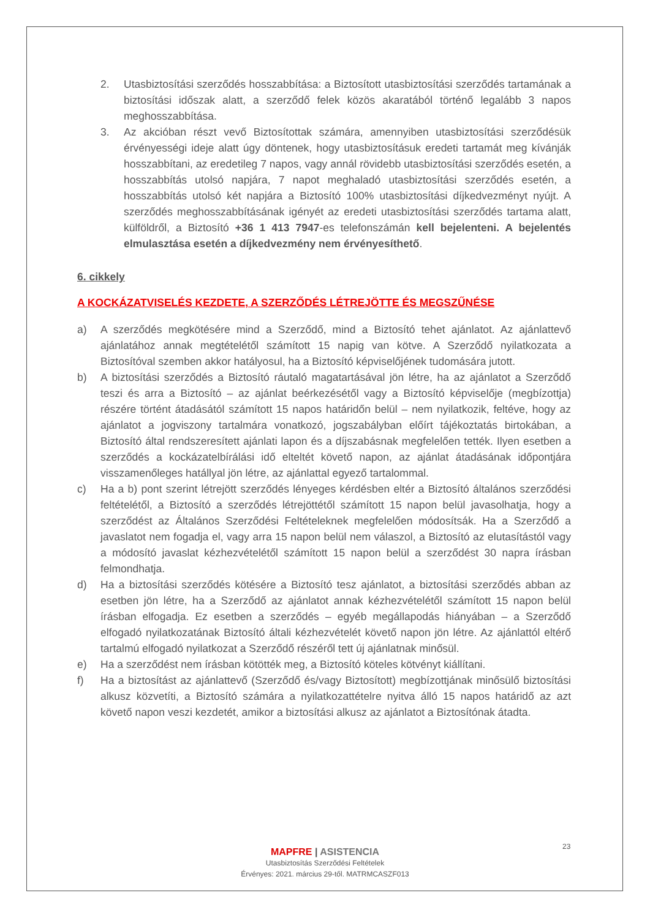2. Utasbiztosítási szerződés hosszabbítása: a Biztosított utasbiztosítási szerződés tartamának a biztosítási időszak alatt, a szerződő felek közös akaratából történő legalább 3 napos meghosszabbítása.
3. Az akcióban részt vevő Biztosítottak számára, amennyiben utasbiztosítási szerződésük érvényességi ideje alatt úgy döntenek, hogy utasbiztosításuk eredeti tartamát meg kívánják hosszabbítani, az eredetileg 7 napos, vagy annál rövidebb utasbiztosítási szerződés esetén, a hosszabbítás utolsó napjára, 7 napot meghaladó utasbiztosítási szerződés esetén, a hosszabbítás utolsó két napjára a Biztosító 100% utasbiztosítási díjkedvezményt nyújt. A szerződés meghosszabbításának igényét az eredeti utasbiztosítási szerződés tartama alatt, külföldről, a Biztosító +36 1 413 7947-es telefonszámán kell bejelenteni. A bejelentés elmulasztása esetén a díjkedvezmény nem érvényesíthető.
6. cikkely
A KOCKÁZATVISELÉS KEZDETE, A SZERZŐDÉS LÉTREJÖTTE ÉS MEGSZŰNÉSE
a) A szerződés megkötésére mind a Szerződő, mind a Biztosító tehet ajánlatot. Az ajánlattevő ajánlatához annak megtételétől számított 15 napig van kötve. A Szerződő nyilatkozata a Biztosítóval szemben akkor hatályosul, ha a Biztosító képviselőjének tudomására jutott.
b) A biztosítási szerződés a Biztosító ráutaló magatartásával jön létre, ha az ajánlatot a Szerződő teszi és arra a Biztosító – az ajánlat beérkezésétől vagy a Biztosító képviselője (megbízottja) részére történt átadásától számított 15 napos határidőn belül – nem nyilatkozik, feltéve, hogy az ajánlatot a jogviszony tartalmára vonatkozó, jogszabályban előírt tájékoztatás birtokában, a Biztosító által rendszeresített ajánlati lapon és a díjszabásnak megfelelően tették. Ilyen esetben a szerződés a kockázatelbírálási idő elteltét követő napon, az ajánlat átadásának időpontjára visszamenőleges hatállyal jön létre, az ajánlattal egyező tartalommal.
c) Ha a b) pont szerint létrejött szerződés lényeges kérdésben eltér a Biztosító általános szerződési feltételétől, a Biztosító a szerződés létrejöttétől számított 15 napon belül javasolhatja, hogy a szerződést az Általános Szerződési Feltételeknek megfelelően módosítsák. Ha a Szerződő a javaslatot nem fogadja el, vagy arra 15 napon belül nem válaszol, a Biztosító az elutasítástól vagy a módosító javaslat kézhezvételétől számított 15 napon belül a szerződést 30 napra írásban felmondhatja.
d) Ha a biztosítási szerződés kötésére a Biztosító tesz ajánlatot, a biztosítási szerződés abban az esetben jön létre, ha a Szerződő az ajánlatot annak kézhezvételétől számított 15 napon belül írásban elfogadja. Ez esetben a szerződés – egyéb megállapodás hiányában – a Szerződő elfogadó nyilatkozatának Biztosító általi kézhezvételét követő napon jön létre. Az ajánlattól eltérő tartalmú elfogadó nyilatkozat a Szerződő részéről tett új ajánlatnak minősül.
e) Ha a szerződést nem írásban kötötték meg, a Biztosító köteles kötvényt kiállítani.
f) Ha a biztosítást az ajánlattevő (Szerződő és/vagy Biztosított) megbízottjának minősülő biztosítási alkusz közvetíti, a Biztosító számára a nyilatkozattételre nyitva álló 15 napos határidő az azt követő napon veszi kezdetét, amikor a biztosítási alkusz az ajánlatot a Biztosítónak átadta.
23
MAPFRE | ASISTENCIA
Utasbiztosítás Szerződési Feltételek
Érvényes: 2021. március 29-től. MATRMCASZF013